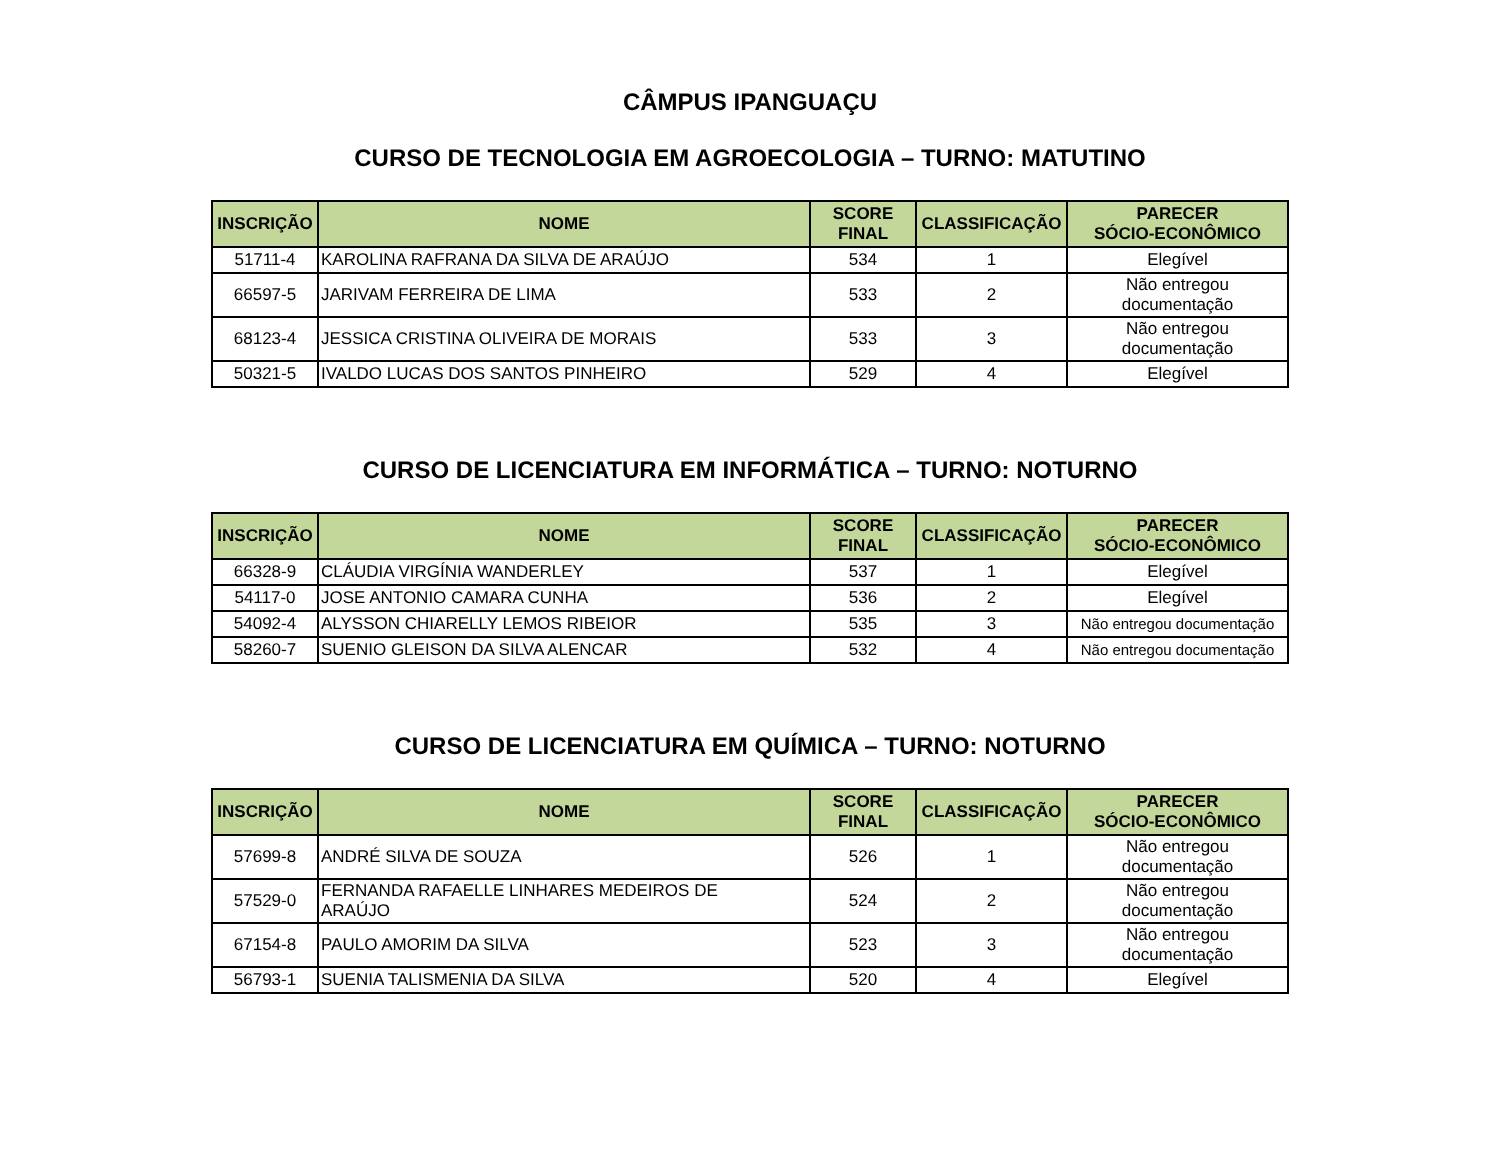CÂMPUS IPANGUAÇU
CURSO DE TECNOLOGIA EM AGROECOLOGIA – TURNO: MATUTINO
| INSCRIÇÃO | NOME | SCORE FINAL | CLASSIFICAÇÃO | PARECER SÓCIO-ECONÔMICO |
| --- | --- | --- | --- | --- |
| 51711-4 | KAROLINA RAFRANA DA SILVA DE ARAÚJO | 534 | 1 | Elegível |
| 66597-5 | JARIVAM FERREIRA DE LIMA | 533 | 2 | Não entregou documentação |
| 68123-4 | JESSICA CRISTINA OLIVEIRA DE MORAIS | 533 | 3 | Não entregou documentação |
| 50321-5 | IVALDO LUCAS DOS SANTOS PINHEIRO | 529 | 4 | Elegível |
CURSO DE LICENCIATURA EM INFORMÁTICA – TURNO: NOTURNO
| INSCRIÇÃO | NOME | SCORE FINAL | CLASSIFICAÇÃO | PARECER SÓCIO-ECONÔMICO |
| --- | --- | --- | --- | --- |
| 66328-9 | CLÁUDIA VIRGÍNIA WANDERLEY | 537 | 1 | Elegível |
| 54117-0 | JOSE ANTONIO CAMARA CUNHA | 536 | 2 | Elegível |
| 54092-4 | ALYSSON CHIARELLY LEMOS RIBEIOR | 535 | 3 | Não entregou documentação |
| 58260-7 | SUENIO GLEISON DA SILVA ALENCAR | 532 | 4 | Não entregou documentação |
CURSO DE LICENCIATURA EM QUÍMICA – TURNO: NOTURNO
| INSCRIÇÃO | NOME | SCORE FINAL | CLASSIFICAÇÃO | PARECER SÓCIO-ECONÔMICO |
| --- | --- | --- | --- | --- |
| 57699-8 | ANDRÉ SILVA DE SOUZA | 526 | 1 | Não entregou documentação |
| 57529-0 | FERNANDA RAFAELLE LINHARES MEDEIROS DE ARAÚJO | 524 | 2 | Não entregou documentação |
| 67154-8 | PAULO AMORIM DA SILVA | 523 | 3 | Não entregou documentação |
| 56793-1 | SUENIA TALISMENIA DA SILVA | 520 | 4 | Elegível |